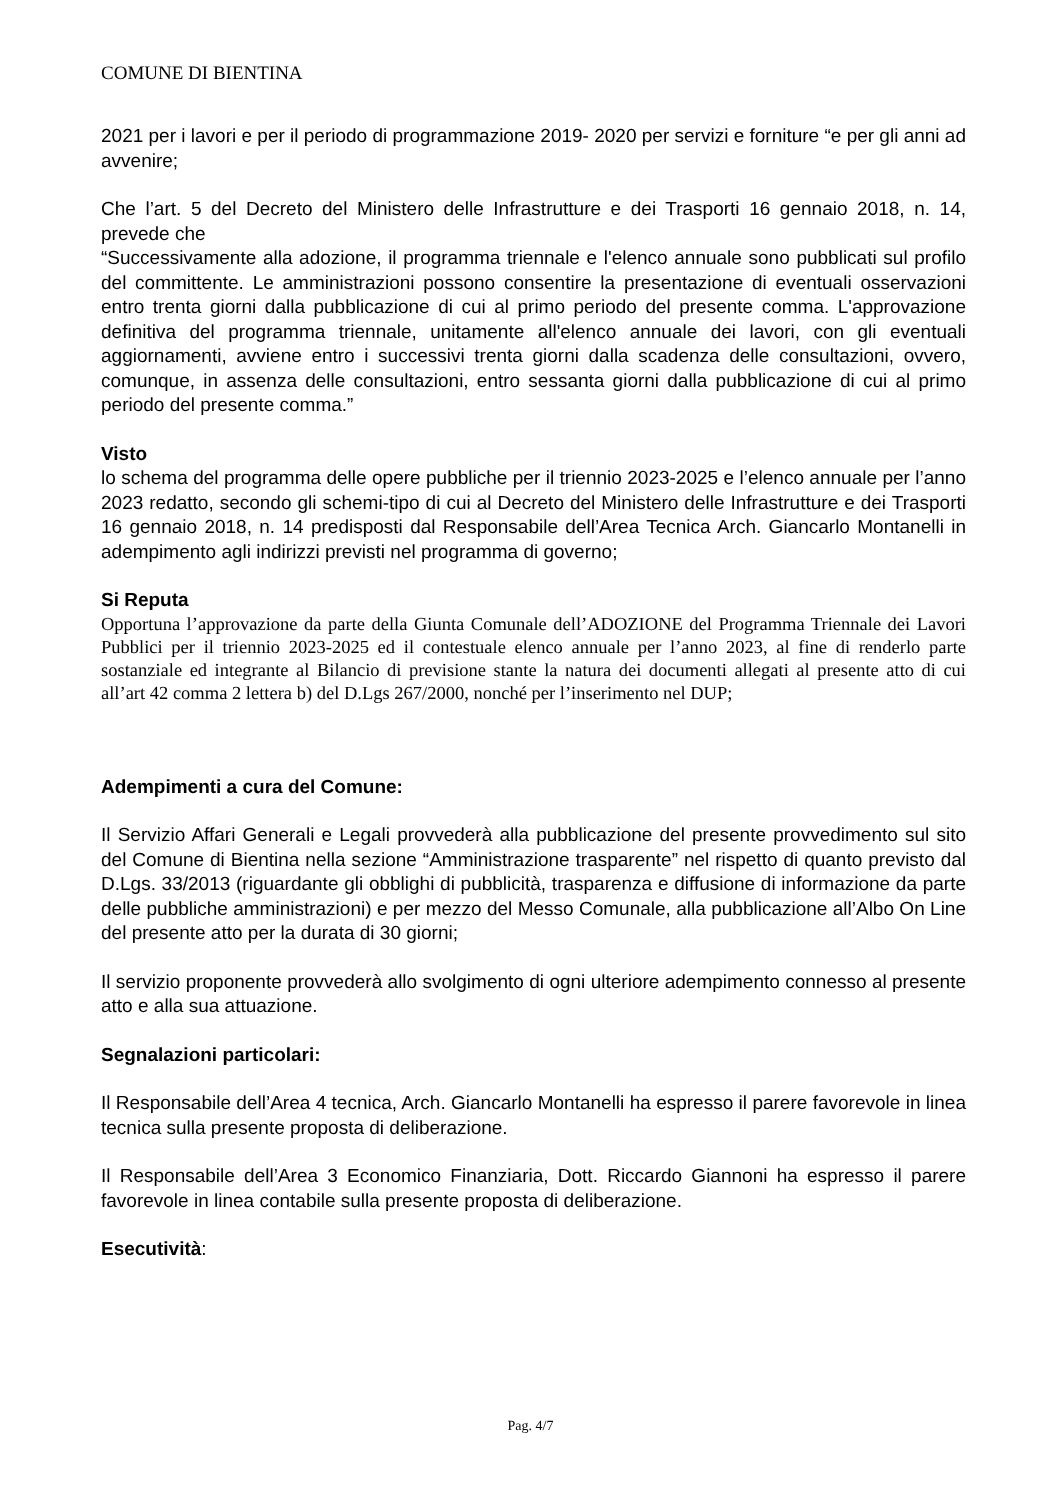COMUNE DI BIENTINA
2021 per i lavori e per il periodo di programmazione 2019- 2020 per servizi e forniture “e per gli anni ad avvenire;
Che l’art. 5 del Decreto del Ministero delle Infrastrutture e dei Trasporti 16 gennaio 2018, n. 14, prevede che
“Successivamente alla adozione, il programma triennale e l'elenco annuale sono pubblicati sul profilo del committente. Le amministrazioni possono consentire la presentazione di eventuali osservazioni entro trenta giorni dalla pubblicazione di cui al primo periodo del presente comma. L'approvazione definitiva del programma triennale, unitamente all'elenco annuale dei lavori, con gli eventuali aggiornamenti, avviene entro i successivi trenta giorni dalla scadenza delle consultazioni, ovvero, comunque, in assenza delle consultazioni, entro sessanta giorni dalla pubblicazione di cui al primo periodo del presente comma.”
Visto
lo schema del programma delle opere pubbliche per il triennio 2023-2025 e l’elenco annuale per l’anno 2023 redatto, secondo gli schemi-tipo di cui al Decreto del Ministero delle Infrastrutture e dei Trasporti 16 gennaio 2018, n. 14 predisposti dal Responsabile dell’Area Tecnica Arch. Giancarlo Montanelli in adempimento agli indirizzi previsti nel programma di governo;
Si Reputa
Opportuna l’approvazione da parte della Giunta Comunale dell’ADOZIONE del Programma Triennale dei Lavori Pubblici per il triennio 2023-2025 ed il contestuale elenco annuale per l’anno 2023, al fine di renderlo parte sostanziale ed integrante al Bilancio di previsione stante la natura dei documenti allegati al presente atto di cui all’art 42 comma 2 lettera b) del D.Lgs 267/2000, nonché per l’inserimento nel DUP;
Adempimenti a cura del Comune:
Il Servizio Affari Generali e Legali provvederà alla pubblicazione del presente provvedimento sul sito del Comune di Bientina nella sezione “Amministrazione trasparente” nel rispetto di quanto previsto dal D.Lgs. 33/2013 (riguardante gli obblighi di pubblicità, trasparenza e diffusione di informazione da parte delle pubbliche amministrazioni) e per mezzo del Messo Comunale, alla pubblicazione all’Albo On Line del presente atto per la durata di 30 giorni;
Il servizio proponente provvederà allo svolgimento di ogni ulteriore adempimento connesso al presente atto e alla sua attuazione.
Segnalazioni particolari:
Il Responsabile dell’Area 4 tecnica, Arch. Giancarlo Montanelli ha espresso il parere favorevole in linea tecnica sulla presente proposta di deliberazione.
Il Responsabile dell’Area 3 Economico Finanziaria, Dott. Riccardo Giannoni ha espresso il parere favorevole in linea contabile sulla presente proposta di deliberazione.
Esecutività:
Pag. 4/7